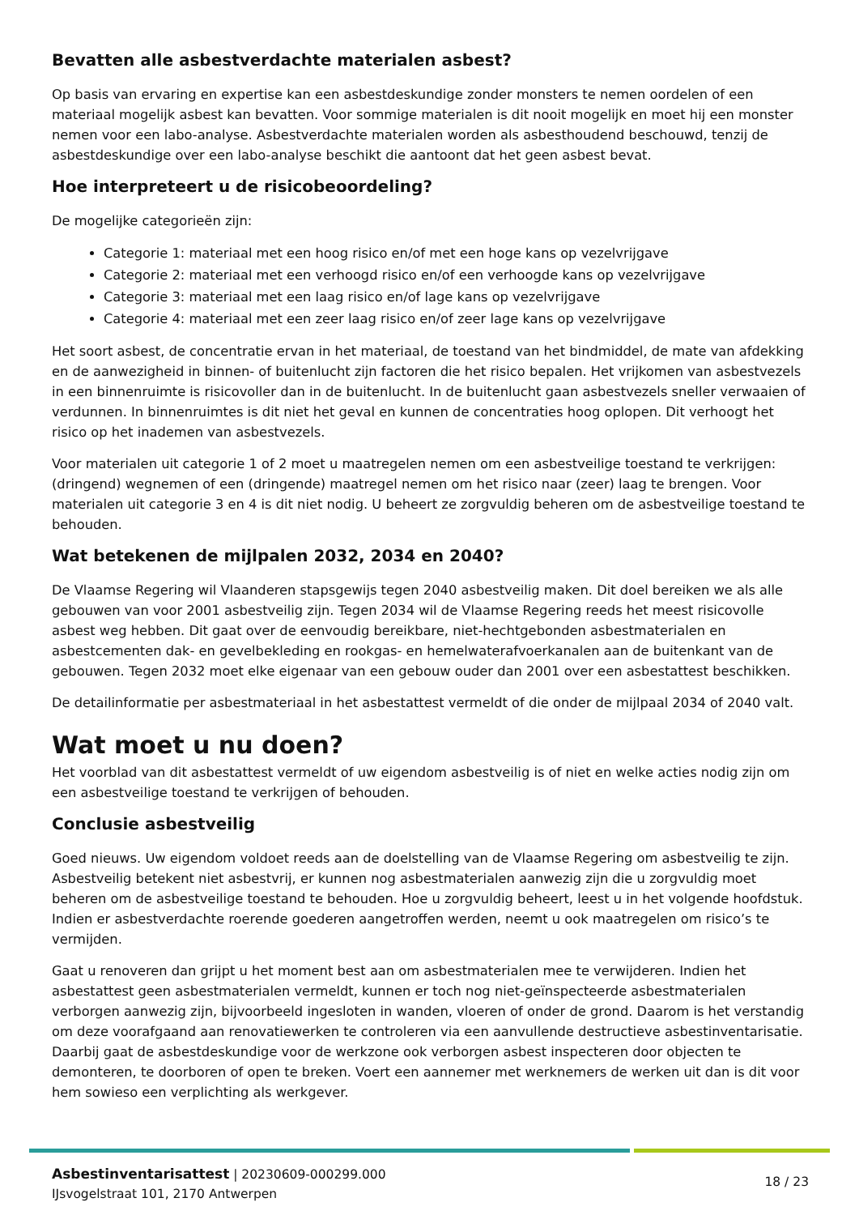Bevatten alle asbestverdachte materialen asbest?
Op basis van ervaring en expertise kan een asbestdeskundige zonder monsters te nemen oordelen of een materiaal mogelijk asbest kan bevatten. Voor sommige materialen is dit nooit mogelijk en moet hij een monster nemen voor een labo-analyse. Asbestverdachte materialen worden als asbesthoudend beschouwd, tenzij de asbestdeskundige over een labo-analyse beschikt die aantoont dat het geen asbest bevat.
Hoe interpreteert u de risicobeoordeling?
De mogelijke categorieën zijn:
Categorie 1: materiaal met een hoog risico en/of met een hoge kans op vezelvrijgave
Categorie 2: materiaal met een verhoogd risico en/of een verhoogde kans op vezelvrijgave
Categorie 3: materiaal met een laag risico en/of lage kans op vezelvrijgave
Categorie 4: materiaal met een zeer laag risico en/of zeer lage kans op vezelvrijgave
Het soort asbest, de concentratie ervan in het materiaal, de toestand van het bindmiddel, de mate van afdekking en de aanwezigheid in binnen- of buitenlucht zijn factoren die het risico bepalen. Het vrijkomen van asbestvezels in een binnenruimte is risicovoller dan in de buitenlucht. In de buitenlucht gaan asbestvezels sneller verwaaien of verdunnen. In binnenruimtes is dit niet het geval en kunnen de concentraties hoog oplopen. Dit verhoogt het risico op het inademen van asbestvezels.
Voor materialen uit categorie 1 of 2 moet u maatregelen nemen om een asbestveilige toestand te verkrijgen: (dringend) wegnemen of een (dringende) maatregel nemen om het risico naar (zeer) laag te brengen. Voor materialen uit categorie 3 en 4 is dit niet nodig. U beheert ze zorgvuldig beheren om de asbestveilige toestand te behouden.
Wat betekenen de mijlpalen 2032, 2034 en 2040?
De Vlaamse Regering wil Vlaanderen stapsgewijs tegen 2040 asbestveilig maken. Dit doel bereiken we als alle gebouwen van voor 2001 asbestveilig zijn. Tegen 2034 wil de Vlaamse Regering reeds het meest risicovolle asbest weg hebben. Dit gaat over de eenvoudig bereikbare, niet-hechtgebonden asbestmaterialen en asbestcementen dak- en gevelbekleding en rookgas- en hemelwaterafvoerkanalen aan de buitenkant van de gebouwen. Tegen 2032 moet elke eigenaar van een gebouw ouder dan 2001 over een asbestattest beschikken.
De detailinformatie per asbestmateriaal in het asbestattest vermeldt of die onder de mijlpaal 2034 of 2040 valt.
Wat moet u nu doen?
Het voorblad van dit asbestattest vermeldt of uw eigendom asbestveilig is of niet en welke acties nodig zijn om een asbestveilige toestand te verkrijgen of behouden.
Conclusie asbestveilig
Goed nieuws. Uw eigendom voldoet reeds aan de doelstelling van de Vlaamse Regering om asbestveilig te zijn. Asbestveilig betekent niet asbestvrij, er kunnen nog asbestmaterialen aanwezig zijn die u zorgvuldig moet beheren om de asbestveilige toestand te behouden. Hoe u zorgvuldig beheert, leest u in het volgende hoofdstuk. Indien er asbestverdachte roerende goederen aangetroffen werden, neemt u ook maatregelen om risico’s te vermijden.
Gaat u renoveren dan grijpt u het moment best aan om asbestmaterialen mee te verwijderen. Indien het asbestattest geen asbestmaterialen vermeldt, kunnen er toch nog niet-geïnspecteerde asbestmaterialen verborgen aanwezig zijn, bijvoorbeeld ingesloten in wanden, vloeren of onder de grond. Daarom is het verstandig om deze voorafgaand aan renovatiewerken te controleren via een aanvullende destructieve asbestinventarisatie. Daarbij gaat de asbestdeskundige voor de werkzone ook verborgen asbest inspecteren door objecten te demonteren, te doorboren of open te breken. Voert een aannemer met werknemers de werken uit dan is dit voor hem sowieso een verplichting als werkgever.
Asbestinventarisattest | 20230609-000299.000
IJsvogelstraat 101, 2170 Antwerpen
18 / 23